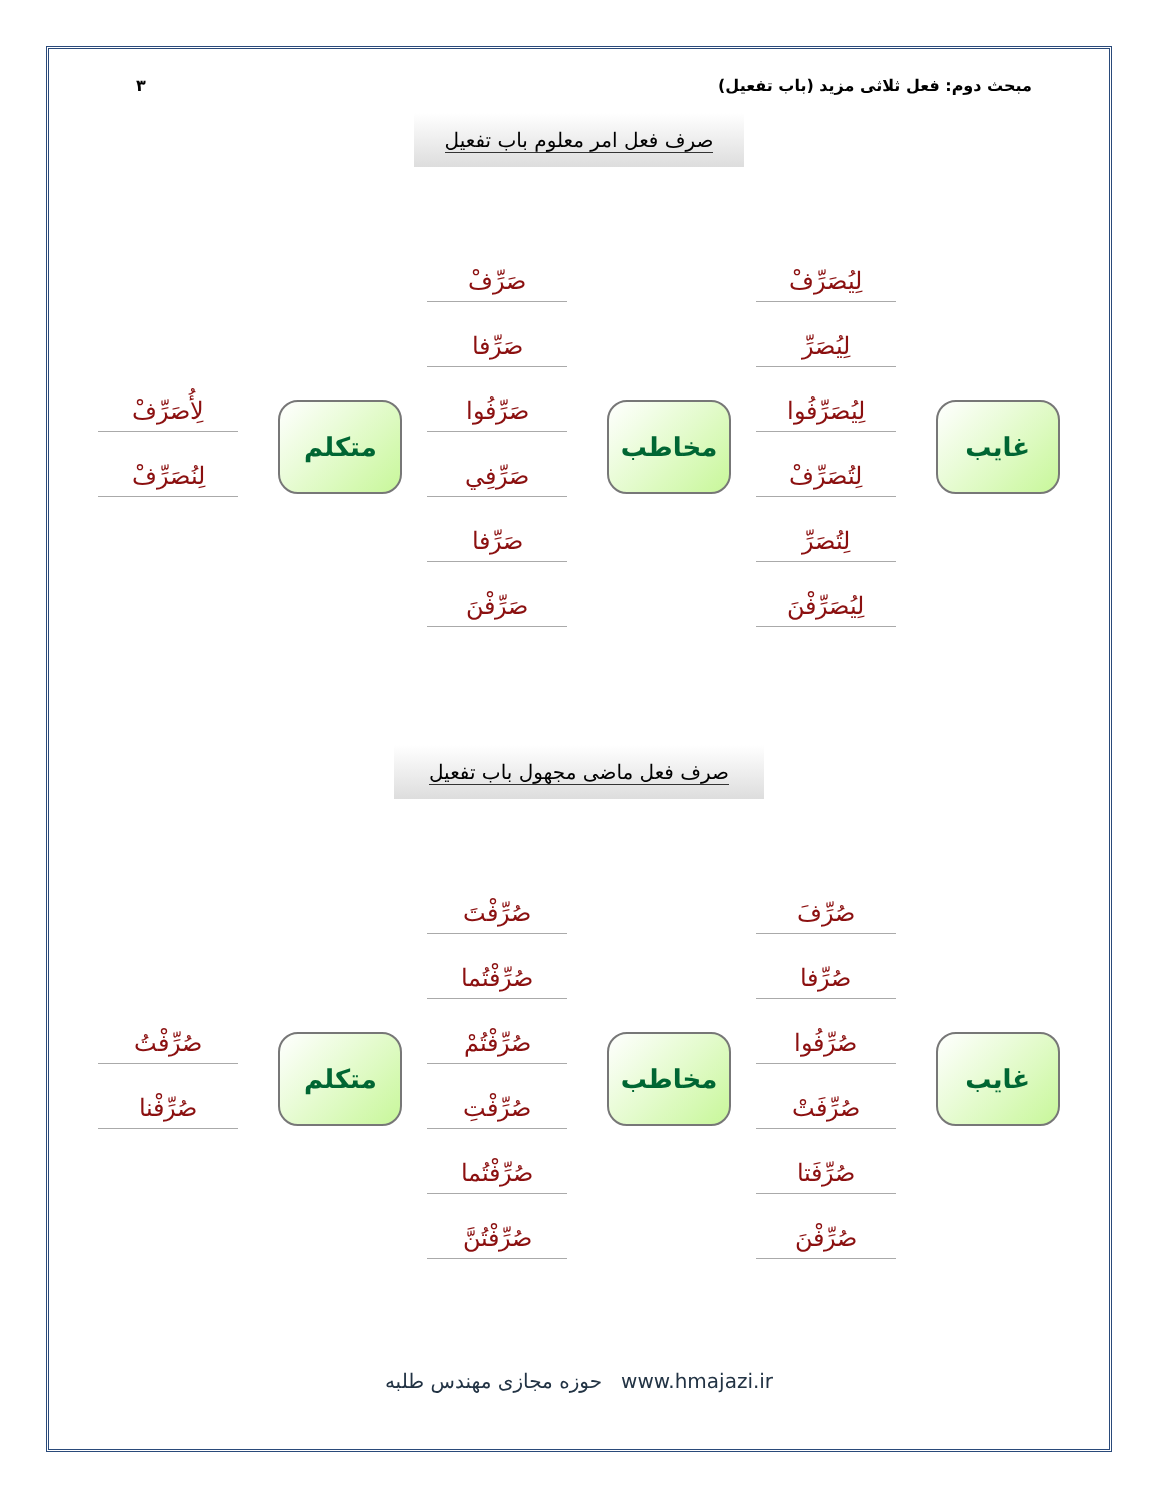مبحث دوم: فعل ثلاثی مزید (باب تفعیل) ۳
صرف فعل امر معلوم باب تفعیل
غایب
لِیُصَرِّفْ
لِیُصَرِّ
لِیُصَرِّفُوا
لِتُصَرِّفْ
لِتُصَرِّ
لِیُصَرِّفْنَ
مخاطب
صَرِّفْ
صَرِّفا
صَرِّفُوا
صَرِّفِي
صَرِّفا
صَرِّفْنَ
متکلم
لِأُصَرِّفْ
لِنُصَرِّفْ
صرف فعل ماضی مجهول باب تفعیل
غایب
صُرِّفَ
صُرِّفا
صُرِّفُوا
صُرِّفَتْ
صُرِّفَتا
صُرِّفْنَ
مخاطب
صُرِّفْتَ
صُرِّفْتُما
صُرِّفْتُمْ
صُرِّفْتِ
صُرِّفْتُما
صُرِّفْتُنَّ
متکلم
صُرِّفْتُ
صُرِّفْنا
حوزه مجازی مهندس طلبه www.hmajazi.ir